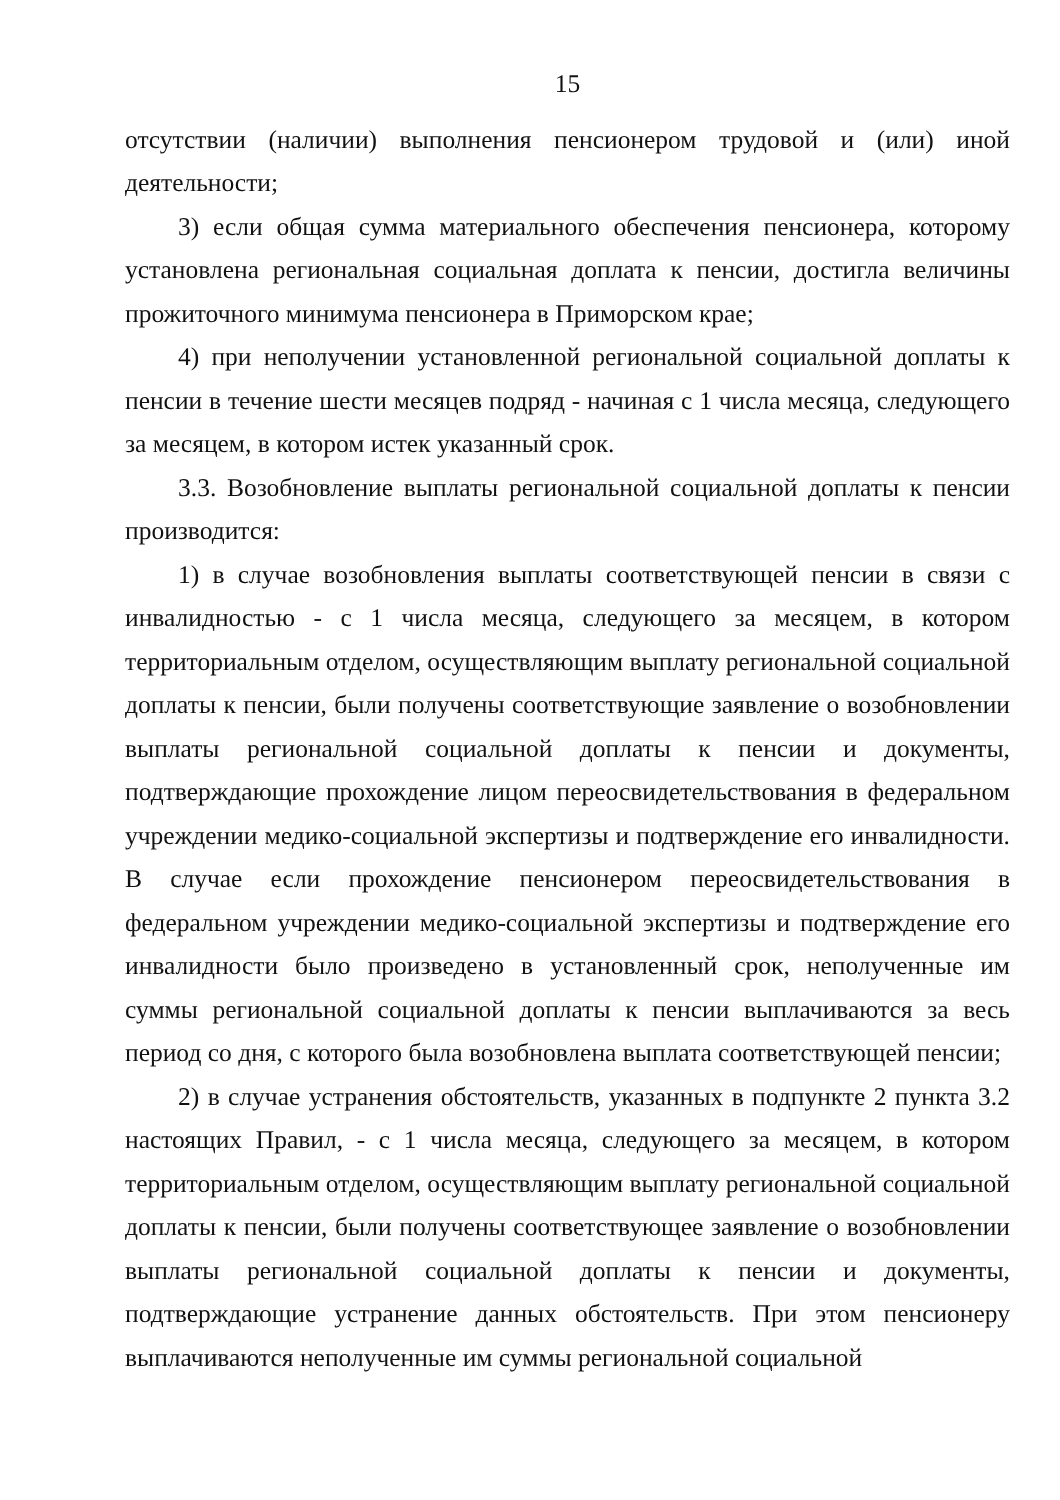15
отсутствии (наличии) выполнения пенсионером трудовой и (или) иной деятельности;
3) если общая сумма материального обеспечения пенсионера, которому установлена региональная социальная доплата к пенсии, достигла величины прожиточного минимума пенсионера в Приморском крае;
4) при неполучении установленной региональной социальной доплаты к пенсии в течение шести месяцев подряд - начиная с 1 числа месяца, следующего за месяцем, в котором истек указанный срок.
3.3. Возобновление выплаты региональной социальной доплаты к пенсии производится:
1) в случае возобновления выплаты соответствующей пенсии в связи с инвалидностью - с 1 числа месяца, следующего за месяцем, в котором территориальным отделом, осуществляющим выплату региональной социальной доплаты к пенсии, были получены соответствующие заявление о возобновлении выплаты региональной социальной доплаты к пенсии и документы, подтверждающие прохождение лицом переосвидетельствования в федеральном учреждении медико-социальной экспертизы и подтверждение его инвалидности. В случае если прохождение пенсионером переосвидетельствования в федеральном учреждении медико-социальной экспертизы и подтверждение его инвалидности было произведено в установленный срок, неполученные им суммы региональной социальной доплаты к пенсии выплачиваются за весь период со дня, с которого была возобновлена выплата соответствующей пенсии;
2) в случае устранения обстоятельств, указанных в подпункте 2 пункта 3.2 настоящих Правил, - с 1 числа месяца, следующего за месяцем, в котором территориальным отделом, осуществляющим выплату региональной социальной доплаты к пенсии, были получены соответствующее заявление о возобновлении выплаты региональной социальной доплаты к пенсии и документы, подтверждающие устранение данных обстоятельств. При этом пенсионеру выплачиваются неполученные им суммы региональной социальной